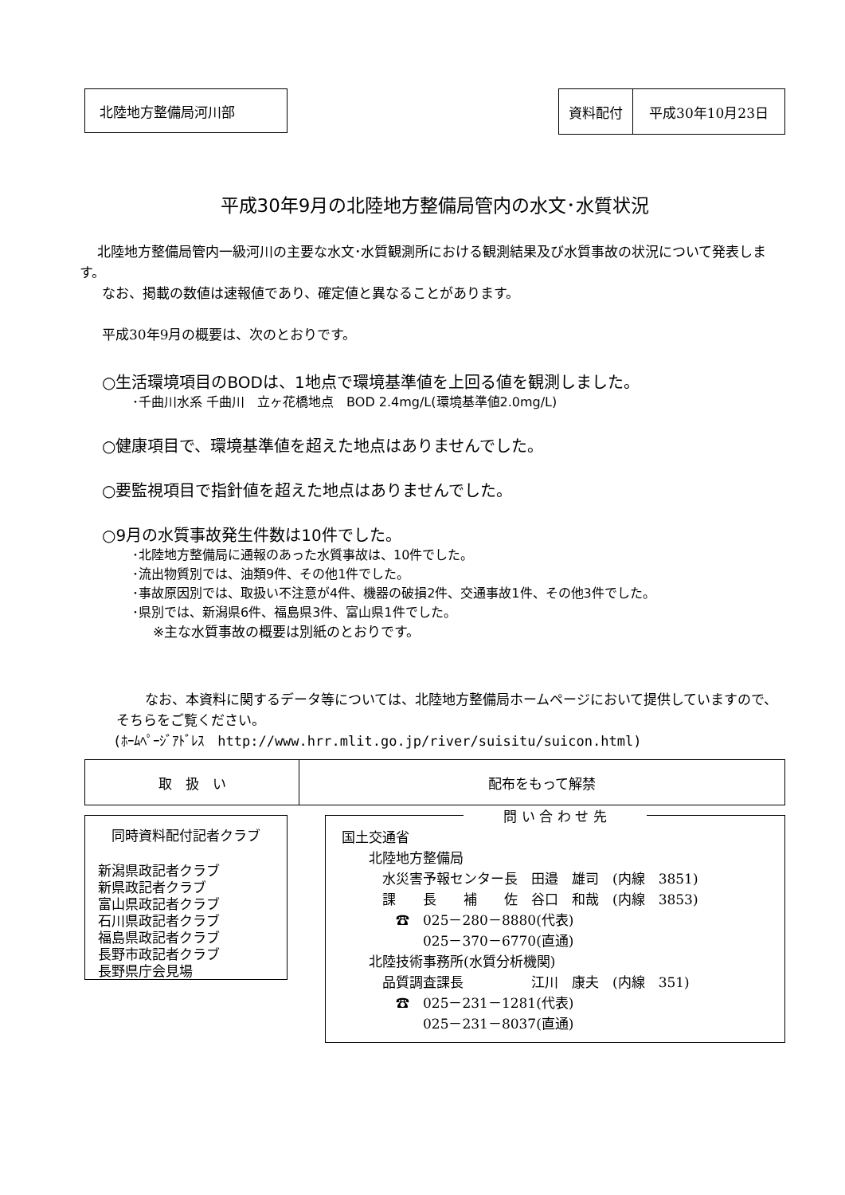北陸地方整備局河川部
| 資料配付 | 平成30年10月23日 |
平成30年9月の北陸地方整備局管内の水文･水質状況
北陸地方整備局管内一級河川の主要な水文･水質観測所における観測結果及び水質事故の状況について発表します。
なお、掲載の数値は速報値であり、確定値と異なることがあります。
平成30年9月の概要は、次のとおりです。
○生活環境項目のBODは、1地点で環境基準値を上回る値を観測しました。
･千曲川水系 千曲川　立ヶ花橋地点　BOD 2.4mg/L(環境基準値2.0mg/L)
○健康項目で、環境基準値を超えた地点はありませんでした。
○要監視項目で指針値を超えた地点はありませんでした。
○9月の水質事故発生件数は10件でした。
･北陸地方整備局に通報のあった水質事故は、10件でした。
･流出物質別では、油類9件、その他1件でした。
･事故原因別では、取扱い不注意が4件、機器の破損2件、交通事故1件、その他3件でした。
･県別では、新潟県6件、福島県3件、富山県1件でした。
※主な水質事故の概要は別紙のとおりです。
なお、本資料に関するデータ等については、北陸地方整備局ホームページにおいて提供していますので、そちらをご覧ください。
(ﾎｰﾑﾍﾟｰｼﾞｱﾄﾞﾚｽ　http://www.hrr.mlit.go.jp/river/suisitu/suicon.html)
| 取 扱 い | 配布をもって解禁 |
同時資料配付記者クラブ
新潟県政記者クラブ
新県政記者クラブ
富山県政記者クラブ
石川県政記者クラブ
福島県政記者クラブ
長野市政記者クラブ
長野県庁会見場
問 い 合 わ せ 先
国土交通省
　　北陸地方整備局
　　　水災害予報センター長　田邉　雄司　(内線　3851)
　　　課　　長　　補　　佐　谷口　和哉　(内線　3853)
　　　　☎　025－280－8880(代表)
　　　　　　025－370－6770(直通)
　　北陸技術事務所(水質分析機関)
　　　品質調査課長　　　　　江川　康夫　(内線　351)
　　　　☎　025－231－1281(代表)
　　　　　　025－231－8037(直通)